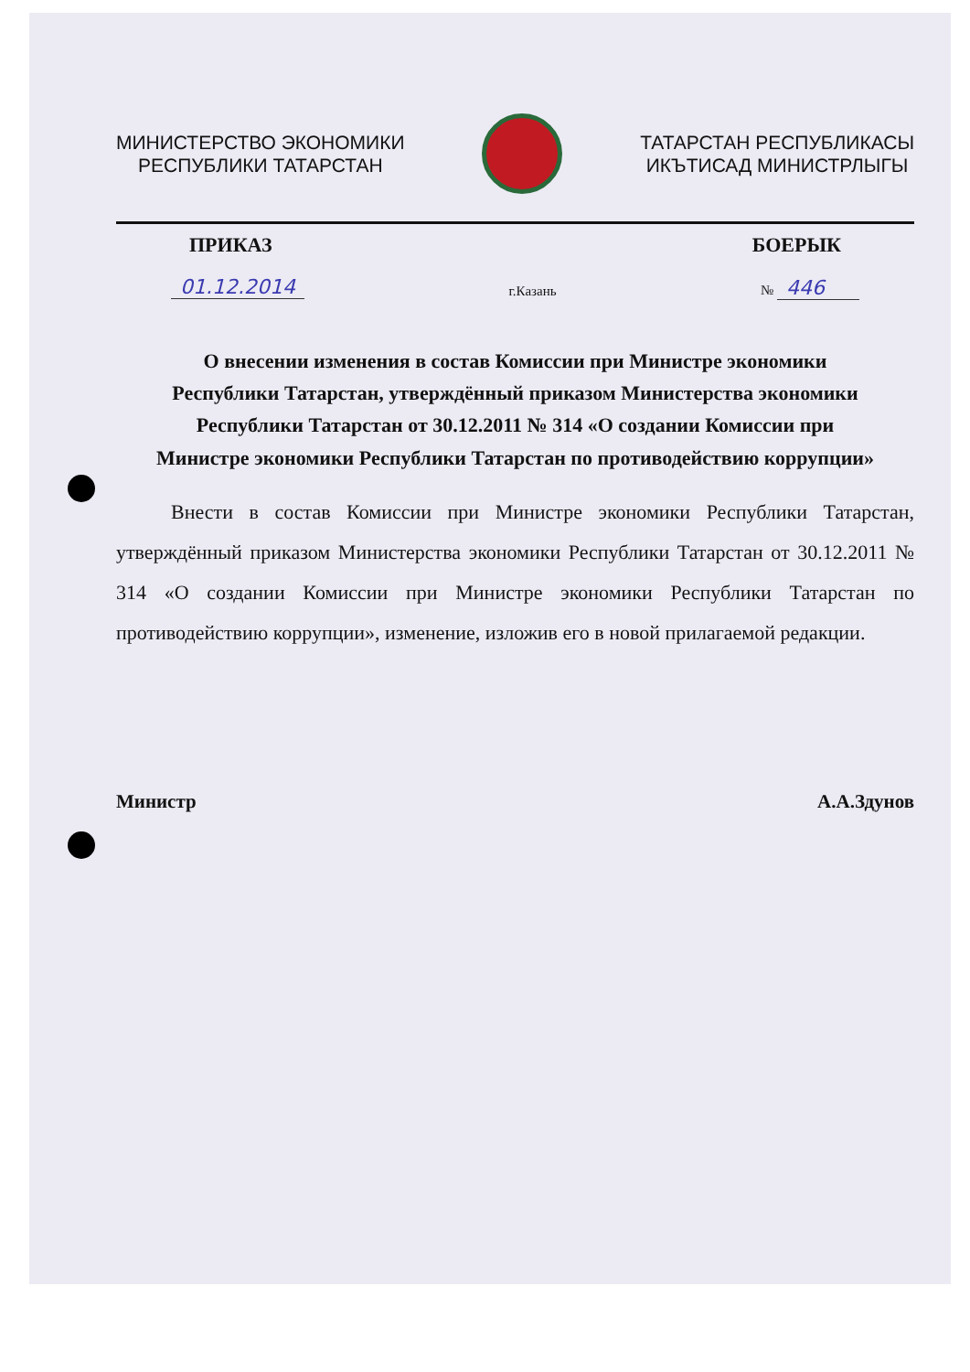МИНИСТЕРСТВО ЭКОНОМИКИ
РЕСПУБЛИКИ ТАТАРСТАН
ТАТАРСТАН РЕСПУБЛИКАСЫ
ИКЪТИСАД МИНИСТРЛЫГЫ
ПРИКАЗ БОЕРЫК
01.12.2014 г.Казань № 446
О внесении изменения в состав Комиссии при Министре экономики Республики Татарстан, утверждённый приказом Министерства экономики Республики Татарстан от 30.12.2011 № 314 «О создании Комиссии при Министре экономики Республики Татарстан по противодействию коррупции»
Внести в состав Комиссии при Министре экономики Республики Татарстан, утверждённый приказом Министерства экономики Республики Татарстан от 30.12.2011 № 314 «О создании Комиссии при Министре экономики Республики Татарстан по противодействию коррупции», изменение, изложив его в новой прилагаемой редакции.
Министр А.А.Здунов